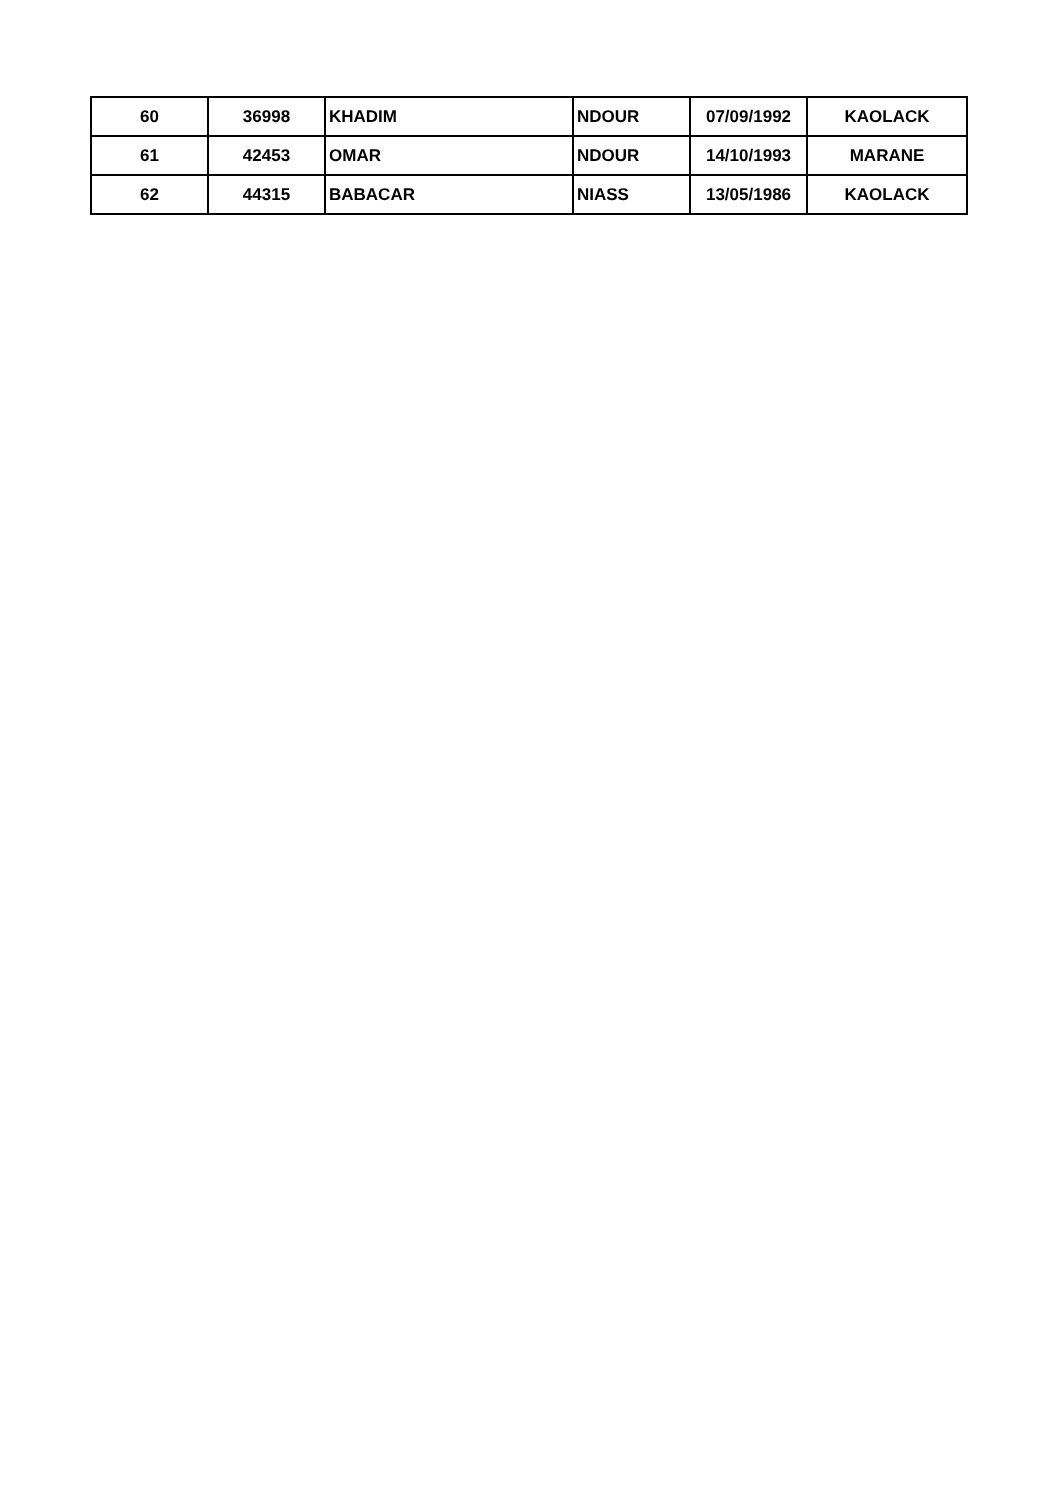| 60 | 36998 | KHADIM | NDOUR | 07/09/1992 | KAOLACK |
| 61 | 42453 | OMAR | NDOUR | 14/10/1993 | MARANE |
| 62 | 44315 | BABACAR | NIASS | 13/05/1986 | KAOLACK |